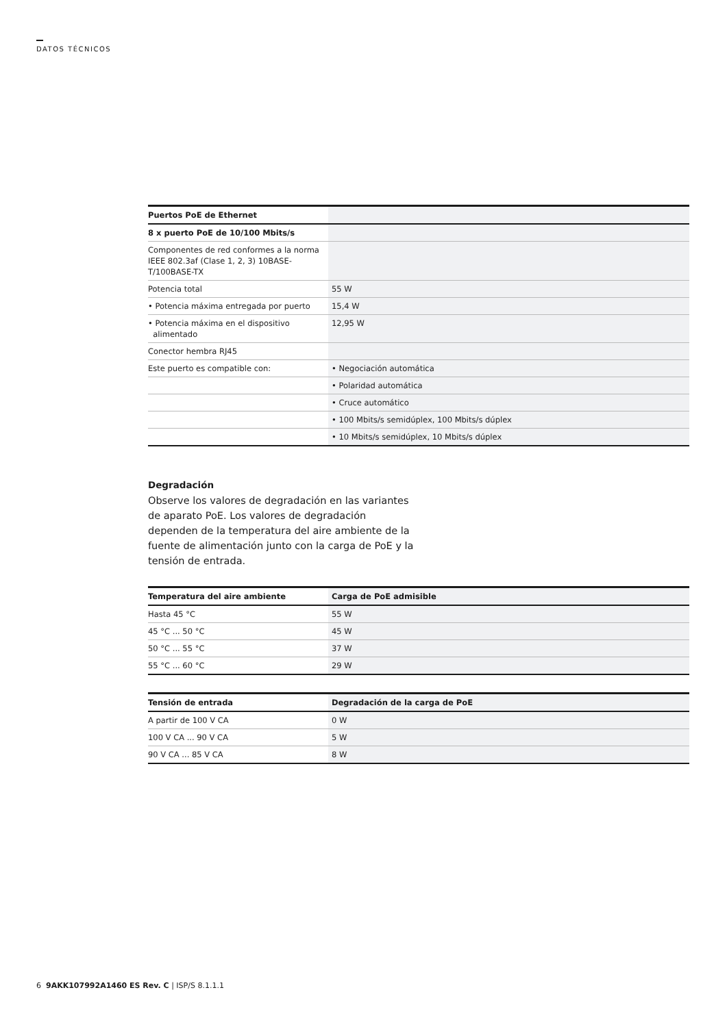DATOS TÉCNICOS
| Puertos PoE de Ethernet | |
| --- | --- |
| 8 x puerto PoE de 10/100 Mbits/s | |
| Componentes de red conformes a la norma IEEE 802.3af (Clase 1, 2, 3) 10BASE-T/100BASE-TX | |
| Potencia total | 55 W |
| • Potencia máxima entregada por puerto | 15,4 W |
| • Potencia máxima en el dispositivo alimentado | 12,95 W |
| Conector hembra RJ45 | |
| Este puerto es compatible con: | • Negociación automática |
| | • Polaridad automática |
| | • Cruce automático |
| | • 100 Mbits/s semidúplex, 100 Mbits/s dúplex |
| | • 10 Mbits/s semidúplex, 10 Mbits/s dúplex |
Degradación
Observe los valores de degradación en las variantes de aparato PoE. Los valores de degradación dependen de la temperatura del aire ambiente de la fuente de alimentación junto con la carga de PoE y la tensión de entrada.
| Temperatura del aire ambiente | Carga de PoE admisible |
| --- | --- |
| Hasta 45 °C | 55 W |
| 45 °C ... 50 °C | 45 W |
| 50 °C ... 55 °C | 37 W |
| 55 °C ... 60 °C | 29 W |
| Tensión de entrada | Degradación de la carga de PoE |
| --- | --- |
| A partir de 100 V CA | 0 W |
| 100 V CA ... 90 V CA | 5 W |
| 90 V CA ... 85 V CA | 8 W |
6 9AKK107992A1460 ES Rev. C | ISP/S 8.1.1.1